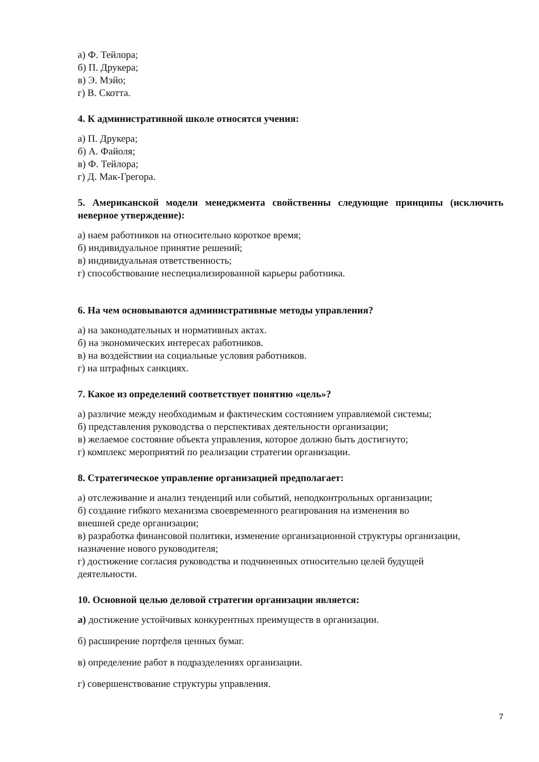а) Ф. Тейлора;
б) П. Друкера;
в) Э. Мэйо;
г) В. Скотта.
4. К административной школе относятся учения:
а) П. Друкера;
б) А. Файоля;
в) Ф. Тейлора;
г) Д. Мак-Грегора.
5. Американской модели менеджмента свойственны следующие принципы (исключить неверное утверждение):
а) наем работников на относительно короткое время;
б) индивидуальное принятие решений;
в) индивидуальная ответственность;
г) способствование неспециализированной карьеры работника.
6. На чем основываются административные методы управления?
а) на законодательных и нормативных актах.
б) на экономических интересах работников.
в) на воздействии на социальные условия работников.
г) на штрафных санкциях.
7. Какое из определений соответствует понятию «цель»?
а) различие между необходимым и фактическим состоянием управляемой системы;
б) представления руководства о перспективах деятельности организации;
в) желаемое состояние объекта управления, которое должно быть достигнуто;
г) комплекс мероприятий по реализации стратегии организации.
8. Стратегическое управление организацией предполагает:
а) отслеживание и анализ тенденций или событий, неподконтрольных организации;
б) создание гибкого механизма своевременного реагирования на изменения во
внешней среде организации;
в) разработка финансовой политики, изменение организационной структуры организации, назначение нового руководителя;
г) достижение согласия руководства и подчиненных относительно целей будущей
деятельности.
10. Основной целью деловой стратегии организации является:
а) достижение устойчивых конкурентных преимуществ в организации.
б) расширение портфеля ценных бумаг.
в) определение работ в подразделениях организации.
г) совершенствование структуры управления.
7